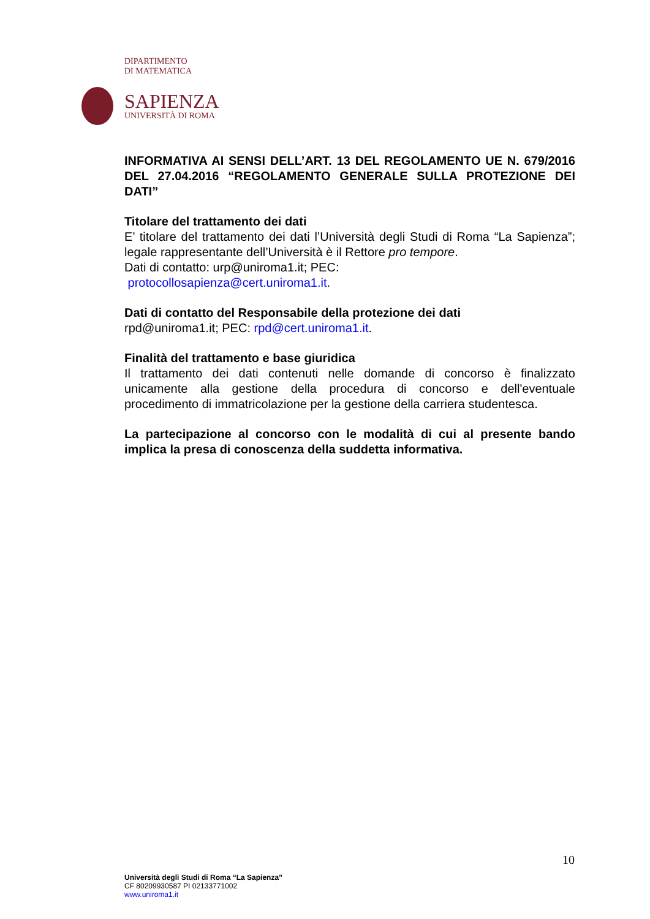DIPARTIMENTO
DI MATEMATICA
SAPIENZA
UNIVERSITÀ DI ROMA
INFORMATIVA AI SENSI DELL’ART. 13 DEL REGOLAMENTO UE N. 679/2016 DEL 27.04.2016 “REGOLAMENTO GENERALE SULLA PROTEZIONE DEI DATI”
Titolare del trattamento dei dati
E’ titolare del trattamento dei dati l’Università degli Studi di Roma “La Sapienza”; legale rappresentante dell’Università è il Rettore pro tempore.
Dati di contatto: urp@uniroma1.it; PEC:
protocollosapienza@cert.uniroma1.it.
Dati di contatto del Responsabile della protezione dei dati
rpd@uniroma1.it; PEC: rpd@cert.uniroma1.it.
Finalità del trattamento e base giuridica
Il trattamento dei dati contenuti nelle domande di concorso è finalizzato unicamente alla gestione della procedura di concorso e dell'eventuale procedimento di immatricolazione per la gestione della carriera studentesca.
La partecipazione al concorso con le modalità di cui al presente bando implica la presa di conoscenza della suddetta informativa.
10
Università degli Studi di Roma “La Sapienza”
CF 80209930587 PI 02133771002
www.uniroma1.it